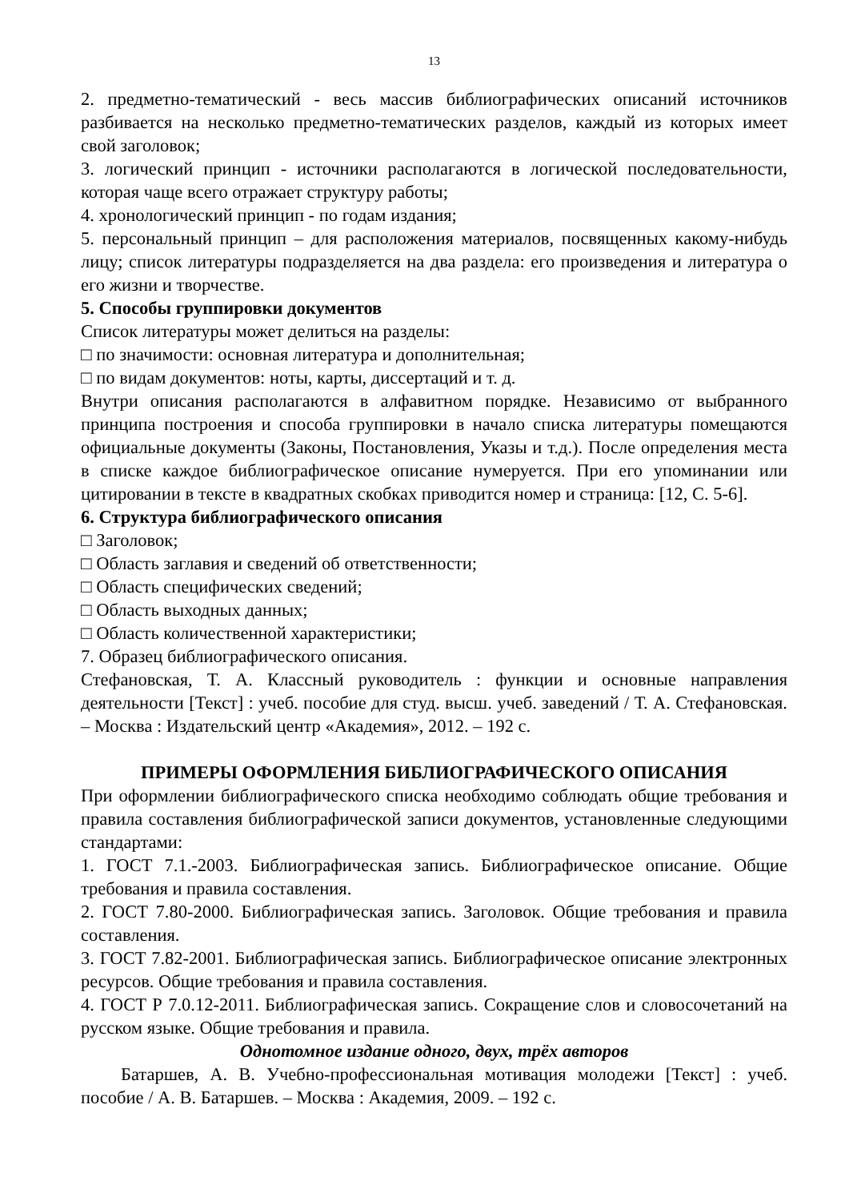13
2. предметно-тематический - весь массив библиографических описаний источников разбивается на несколько предметно-тематических разделов, каждый из которых имеет свой заголовок;
3. логический принцип - источники располагаются в логической последовательности, которая чаще всего отражает структуру работы;
4. хронологический принцип - по годам издания;
5. персональный принцип – для расположения материалов, посвященных какому-нибудь лицу; список литературы подразделяется на два раздела: его произведения и литература о его жизни и творчестве.
5. Способы группировки документов
Список литературы может делиться на разделы:
□ по значимости: основная литература и дополнительная;
□ по видам документов: ноты, карты, диссертаций и т. д.
Внутри описания располагаются в алфавитном порядке. Независимо от выбранного принципа построения и способа группировки в начало списка литературы помещаются официальные документы (Законы, Постановления, Указы и т.д.). После определения места в списке каждое библиографическое описание нумеруется. При его упоминании или цитировании в тексте в квадратных скобках приводится номер и страница: [12, С. 5-6].
6. Структура библиографического описания
□ Заголовок;
□ Область заглавия и сведений об ответственности;
□ Область специфических сведений;
□ Область выходных данных;
□ Область количественной характеристики;
7. Образец библиографического описания.
Стефановская, Т. А. Классный руководитель : функции и основные направления деятельности [Текст] : учеб. пособие для студ. высш. учеб. заведений / Т. А. Стефановская. – Москва : Издательский центр «Академия», 2012. – 192 с.
ПРИМЕРЫ ОФОРМЛЕНИЯ БИБЛИОГРАФИЧЕСКОГО ОПИСАНИЯ
При оформлении библиографического списка необходимо соблюдать общие требования и правила составления библиографической записи документов, установленные следующими стандартами:
1. ГОСТ 7.1.-2003. Библиографическая запись. Библиографическое описание. Общие требования и правила составления.
2. ГОСТ 7.80-2000. Библиографическая запись. Заголовок. Общие требования и правила составления.
3. ГОСТ 7.82-2001. Библиографическая запись. Библиографическое описание электронных ресурсов. Общие требования и правила составления.
4. ГОСТ Р 7.0.12-2011. Библиографическая запись. Сокращение слов и словосочетаний на русском языке. Общие требования и правила.
Однотомное издание одного, двух, трёх авторов
Батаршев, А. В. Учебно-профессиональная мотивация молодежи [Текст] : учеб. пособие / А. В. Батаршев. – Москва : Академия, 2009. – 192 с.